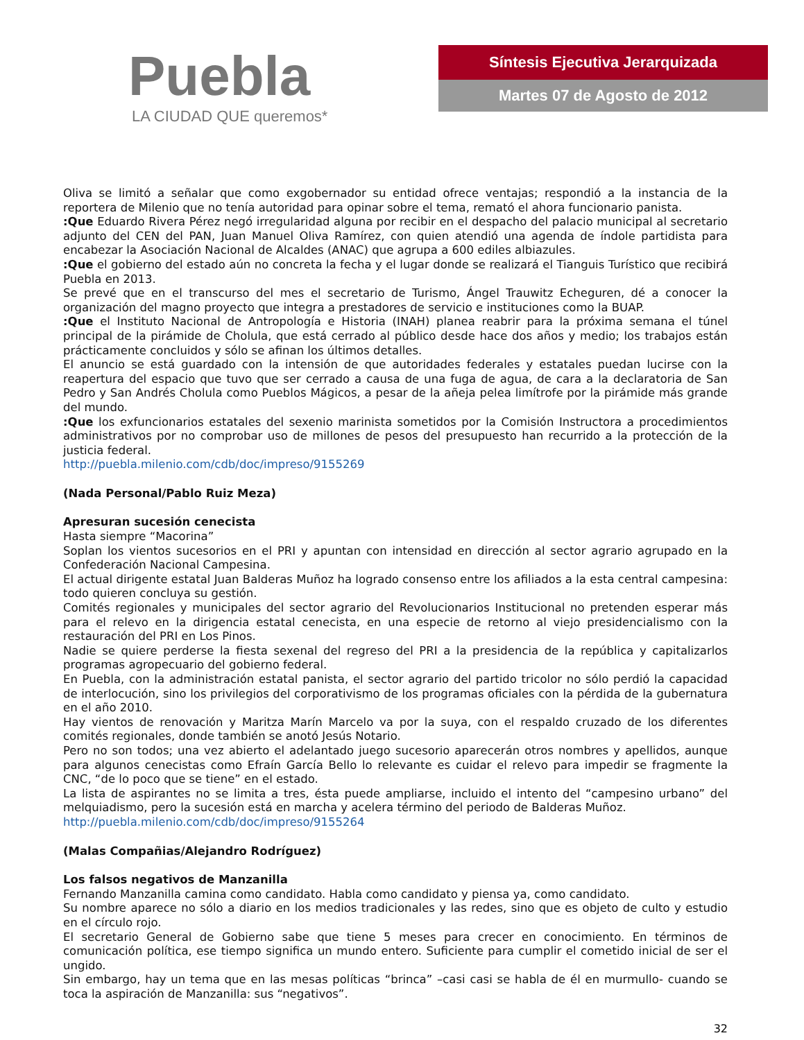Puebla
LA CIUDAD QUE queremos*
Síntesis Ejecutiva Jerarquizada
Martes 07 de Agosto de 2012
Oliva se limitó a señalar que como exgobernador su entidad ofrece ventajas; respondió a la instancia de la reportera de Milenio que no tenía autoridad para opinar sobre el tema, remató el ahora funcionario panista.
:Que Eduardo Rivera Pérez negó irregularidad alguna por recibir en el despacho del palacio municipal al secretario adjunto del CEN del PAN, Juan Manuel Oliva Ramírez, con quien atendió una agenda de índole partidista para encabezar la Asociación Nacional de Alcaldes (ANAC) que agrupa a 600 ediles albiazules.
:Que el gobierno del estado aún no concreta la fecha y el lugar donde se realizará el Tianguis Turístico que recibirá Puebla en 2013.
Se prevé que en el transcurso del mes el secretario de Turismo, Ángel Trauwitz Echeguren, dé a conocer la organización del magno proyecto que integra a prestadores de servicio e instituciones como la BUAP.
:Que el Instituto Nacional de Antropología e Historia (INAH) planea reabrir para la próxima semana el túnel principal de la pirámide de Cholula, que está cerrado al público desde hace dos años y medio; los trabajos están prácticamente concluidos y sólo se afinan los últimos detalles.
El anuncio se está guardado con la intensión de que autoridades federales y estatales puedan lucirse con la reapertura del espacio que tuvo que ser cerrado a causa de una fuga de agua, de cara a la declaratoria de San Pedro y San Andrés Cholula como Pueblos Mágicos, a pesar de la añeja pelea limítrofe por la pirámide más grande del mundo.
:Que los exfuncionarios estatales del sexenio marinista sometidos por la Comisión Instructora a procedimientos administrativos por no comprobar uso de millones de pesos del presupuesto han recurrido a la protección de la justicia federal.
http://puebla.milenio.com/cdb/doc/impreso/9155269
(Nada Personal/Pablo Ruiz Meza)
Apresuran sucesión cenecista
Hasta siempre “Macorina”
Soplan los vientos sucesorios en el PRI y apuntan con intensidad en dirección al sector agrario agrupado en la Confederación Nacional Campesina.
El actual dirigente estatal Juan Balderas Muñoz ha logrado consenso entre los afiliados a la esta central campesina: todo quieren concluya su gestión.
Comités regionales y municipales del sector agrario del Revolucionarios Institucional no pretenden esperar más para el relevo en la dirigencia estatal cenecista, en una especie de retorno al viejo presidencialismo con la restauración del PRI en Los Pinos.
Nadie se quiere perderse la fiesta sexenal del regreso del PRI a la presidencia de la república y capitalizarlos programas agropecuario del gobierno federal.
En Puebla, con la administración estatal panista, el sector agrario del partido tricolor no sólo perdió la capacidad de interlocución, sino los privilegios del corporativismo de los programas oficiales con la pérdida de la gubernatura en el año 2010.
Hay vientos de renovación y Maritza Marín Marcelo va por la suya, con el respaldo cruzado de los diferentes comités regionales, donde también se anotó Jesús Notario.
Pero no son todos; una vez abierto el adelantado juego sucesorio aparecerán otros nombres y apellidos, aunque para algunos cenecistas como Efraín García Bello lo relevante es cuidar el relevo para impedir se fragmente la CNC, “de lo poco que se tiene” en el estado.
La lista de aspirantes no se limita a tres, ésta puede ampliarse, incluido el intento del “campesino urbano” del melquiadismo, pero la sucesión está en marcha y acelera término del periodo de Balderas Muñoz.
http://puebla.milenio.com/cdb/doc/impreso/9155264
(Malas Compañias/Alejandro Rodríguez)
Los falsos negativos de Manzanilla
Fernando Manzanilla camina como candidato. Habla como candidato y piensa ya, como candidato.
Su nombre aparece no sólo a diario en los medios tradicionales y las redes, sino que es objeto de culto y estudio en el círculo rojo.
El secretario General de Gobierno sabe que tiene 5 meses para crecer en conocimiento. En términos de comunicación política, ese tiempo significa un mundo entero. Suficiente para cumplir el cometido inicial de ser el ungido.
Sin embargo, hay un tema que en las mesas políticas “brinca” –casi casi se habla de él en murmullo- cuando se toca la aspiración de Manzanilla: sus “negativos”.
32